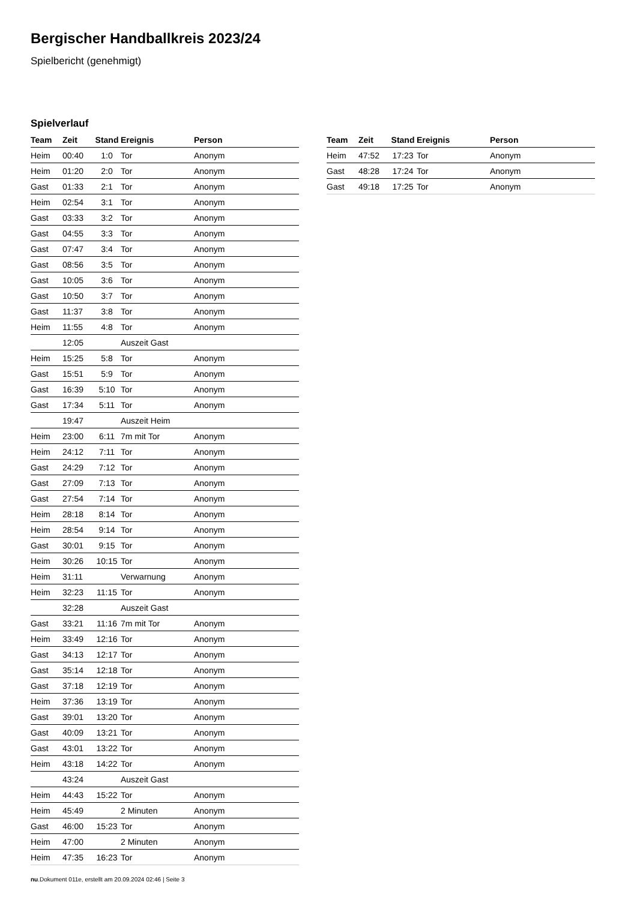Bergischer Handballkreis 2023/24
Spielbericht (genehmigt)
Spielverlauf
| Team | Zeit | Stand | Ereignis | Person |
| --- | --- | --- | --- | --- |
| Heim | 00:40 | 1:0 | Tor | Anonym |
| Heim | 01:20 | 2:0 | Tor | Anonym |
| Gast | 01:33 | 2:1 | Tor | Anonym |
| Heim | 02:54 | 3:1 | Tor | Anonym |
| Gast | 03:33 | 3:2 | Tor | Anonym |
| Gast | 04:55 | 3:3 | Tor | Anonym |
| Gast | 07:47 | 3:4 | Tor | Anonym |
| Gast | 08:56 | 3:5 | Tor | Anonym |
| Gast | 10:05 | 3:6 | Tor | Anonym |
| Gast | 10:50 | 3:7 | Tor | Anonym |
| Gast | 11:37 | 3:8 | Tor | Anonym |
| Heim | 11:55 | 4:8 | Tor | Anonym |
| | 12:05 | | Auszeit Gast | |
| Heim | 15:25 | 5:8 | Tor | Anonym |
| Gast | 15:51 | 5:9 | Tor | Anonym |
| Gast | 16:39 | 5:10 | Tor | Anonym |
| Gast | 17:34 | 5:11 | Tor | Anonym |
| | 19:47 | | Auszeit Heim | |
| Heim | 23:00 | 6:11 | 7m mit Tor | Anonym |
| Heim | 24:12 | 7:11 | Tor | Anonym |
| Gast | 24:29 | 7:12 | Tor | Anonym |
| Gast | 27:09 | 7:13 | Tor | Anonym |
| Gast | 27:54 | 7:14 | Tor | Anonym |
| Heim | 28:18 | 8:14 | Tor | Anonym |
| Heim | 28:54 | 9:14 | Tor | Anonym |
| Gast | 30:01 | 9:15 | Tor | Anonym |
| Heim | 30:26 | 10:15 | Tor | Anonym |
| Heim | 31:11 | | Verwarnung | Anonym |
| Heim | 32:23 | 11:15 | Tor | Anonym |
| | 32:28 | | Auszeit Gast | |
| Gast | 33:21 | 11:16 | 7m mit Tor | Anonym |
| Heim | 33:49 | 12:16 | Tor | Anonym |
| Gast | 34:13 | 12:17 | Tor | Anonym |
| Gast | 35:14 | 12:18 | Tor | Anonym |
| Gast | 37:18 | 12:19 | Tor | Anonym |
| Heim | 37:36 | 13:19 | Tor | Anonym |
| Gast | 39:01 | 13:20 | Tor | Anonym |
| Gast | 40:09 | 13:21 | Tor | Anonym |
| Gast | 43:01 | 13:22 | Tor | Anonym |
| Heim | 43:18 | 14:22 | Tor | Anonym |
| | 43:24 | | Auszeit Gast | |
| Heim | 44:43 | 15:22 | Tor | Anonym |
| Heim | 45:49 | | 2 Minuten | Anonym |
| Gast | 46:00 | 15:23 | Tor | Anonym |
| Heim | 47:00 | | 2 Minuten | Anonym |
| Heim | 47:35 | 16:23 | Tor | Anonym |
| Team | Zeit | Stand | Ereignis | Person |
| --- | --- | --- | --- | --- |
| Heim | 47:52 | 17:23 | Tor | Anonym |
| Gast | 48:28 | 17:24 | Tor | Anonym |
| Gast | 49:18 | 17:25 | Tor | Anonym |
nu.Dokument 011e, erstellt am 20.09.2024 02:46 | Seite 3